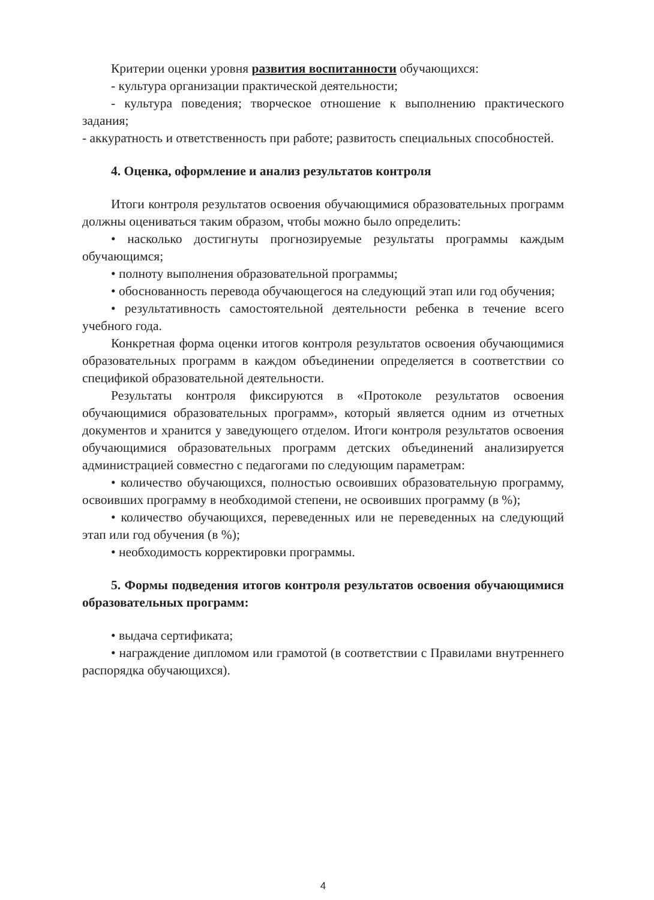Критерии оценки уровня развития воспитанности обучающихся:
- культура организации практической деятельности;
- культура поведения; творческое отношение к выполнению практического задания;
- аккуратность и ответственность при работе; развитость специальных способностей.
4. Оценка, оформление и анализ результатов контроля
Итоги контроля результатов освоения обучающимися образовательных программ должны оцениваться таким образом, чтобы можно было определить:
• насколько достигнуты прогнозируемые результаты программы каждым обучающимся;
• полноту выполнения образовательной программы;
• обоснованность перевода обучающегося на следующий этап или год обучения;
• результативность самостоятельной деятельности ребенка в течение всего учебного года.
Конкретная форма оценки итогов контроля результатов освоения обучающимися образовательных программ в каждом объединении определяется в соответствии со спецификой образовательной деятельности.
Результаты контроля фиксируются в «Протоколе результатов освоения обучающимися образовательных программ», который является одним из отчетных документов и хранится у заведующего отделом. Итоги контроля результатов освоения обучающимися образовательных программ детских объединений анализируется администрацией совместно с педагогами по следующим параметрам:
• количество обучающихся, полностью освоивших образовательную программу, освоивших программу в необходимой степени, не освоивших программу (в %);
• количество обучающихся, переведенных или не переведенных на следующий этап или год обучения (в %);
• необходимость корректировки программы.
5. Формы подведения итогов контроля результатов освоения обучающимися образовательных программ:
• выдача сертификата;
• награждение дипломом или грамотой (в соответствии с Правилами внутреннего распорядка обучающихся).
4